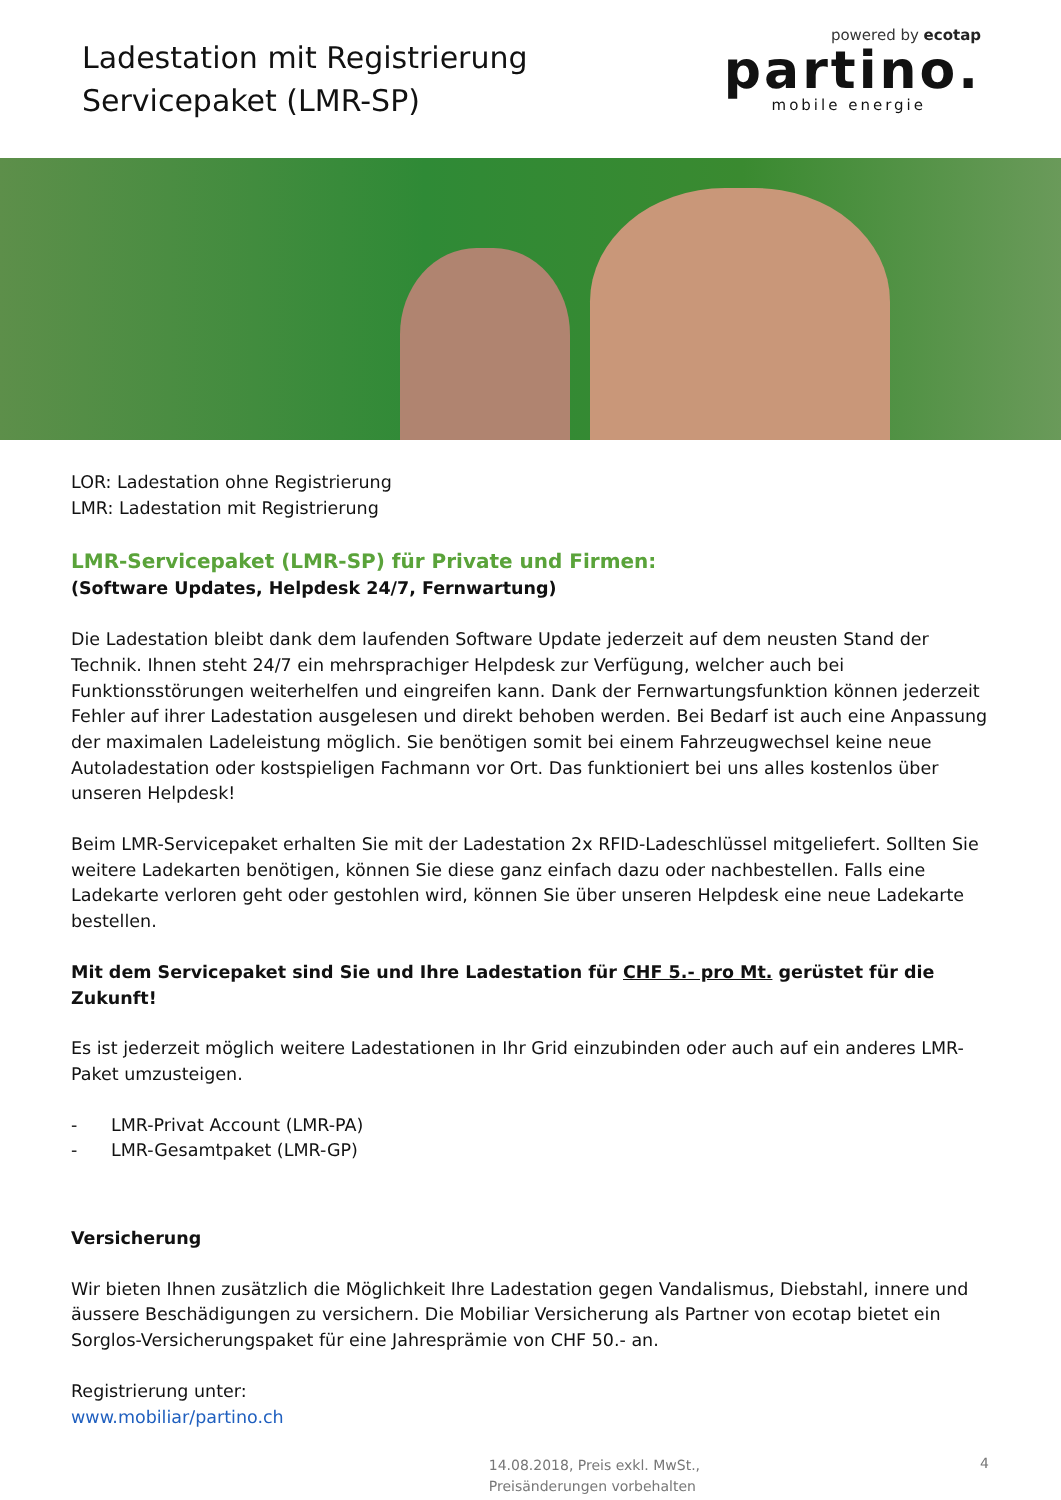Ladestation mit Registrierung
Servicepaket (LMR-SP)
powered by ecotap
partino.
mobile energie
LOR: Ladestation ohne Registrierung
LMR: Ladestation mit Registrierung
LMR-Servicepaket (LMR-SP) für Private und Firmen:
(Software Updates, Helpdesk 24/7, Fernwartung)
Die Ladestation bleibt dank dem laufenden Software Update jederzeit auf dem neusten Stand der Technik. Ihnen steht 24/7 ein mehrsprachiger Helpdesk zur Verfügung, welcher auch bei Funktionsstörungen weiterhelfen und eingreifen kann. Dank der Fernwartungsfunktion können jederzeit Fehler auf ihrer Ladestation ausgelesen und direkt behoben werden. Bei Bedarf ist auch eine Anpassung der maximalen Ladeleistung möglich. Sie benötigen somit bei einem Fahrzeugwechsel keine neue Autoladestation oder kostspieligen Fachmann vor Ort. Das funktioniert bei uns alles kostenlos über unseren Helpdesk!
Beim LMR-Servicepaket erhalten Sie mit der Ladestation 2x RFID-Ladeschlüssel mitgeliefert. Sollten Sie weitere Ladekarten benötigen, können Sie diese ganz einfach dazu oder nachbestellen. Falls eine Ladekarte verloren geht oder gestohlen wird, können Sie über unseren Helpdesk eine neue Ladekarte bestellen.
Mit dem Servicepaket sind Sie und Ihre Ladestation für CHF 5.- pro Mt. gerüstet für die Zukunft!
Es ist jederzeit möglich weitere Ladestationen in Ihr Grid einzubinden oder auch auf ein anderes LMR-Paket umzusteigen.
- LMR-Privat Account (LMR-PA)
- LMR-Gesamtpaket (LMR-GP)
Versicherung
Wir bieten Ihnen zusätzlich die Möglichkeit Ihre Ladestation gegen Vandalismus, Diebstahl, innere und äussere Beschädigungen zu versichern. Die Mobiliar Versicherung als Partner von ecotap bietet ein Sorglos-Versicherungspaket für eine Jahresprämie von CHF 50.- an.
Registrierung unter:
www.mobiliar/partino.ch
14.08.2018, Preis exkl. MwSt.,
Preisänderungen vorbehalten
4